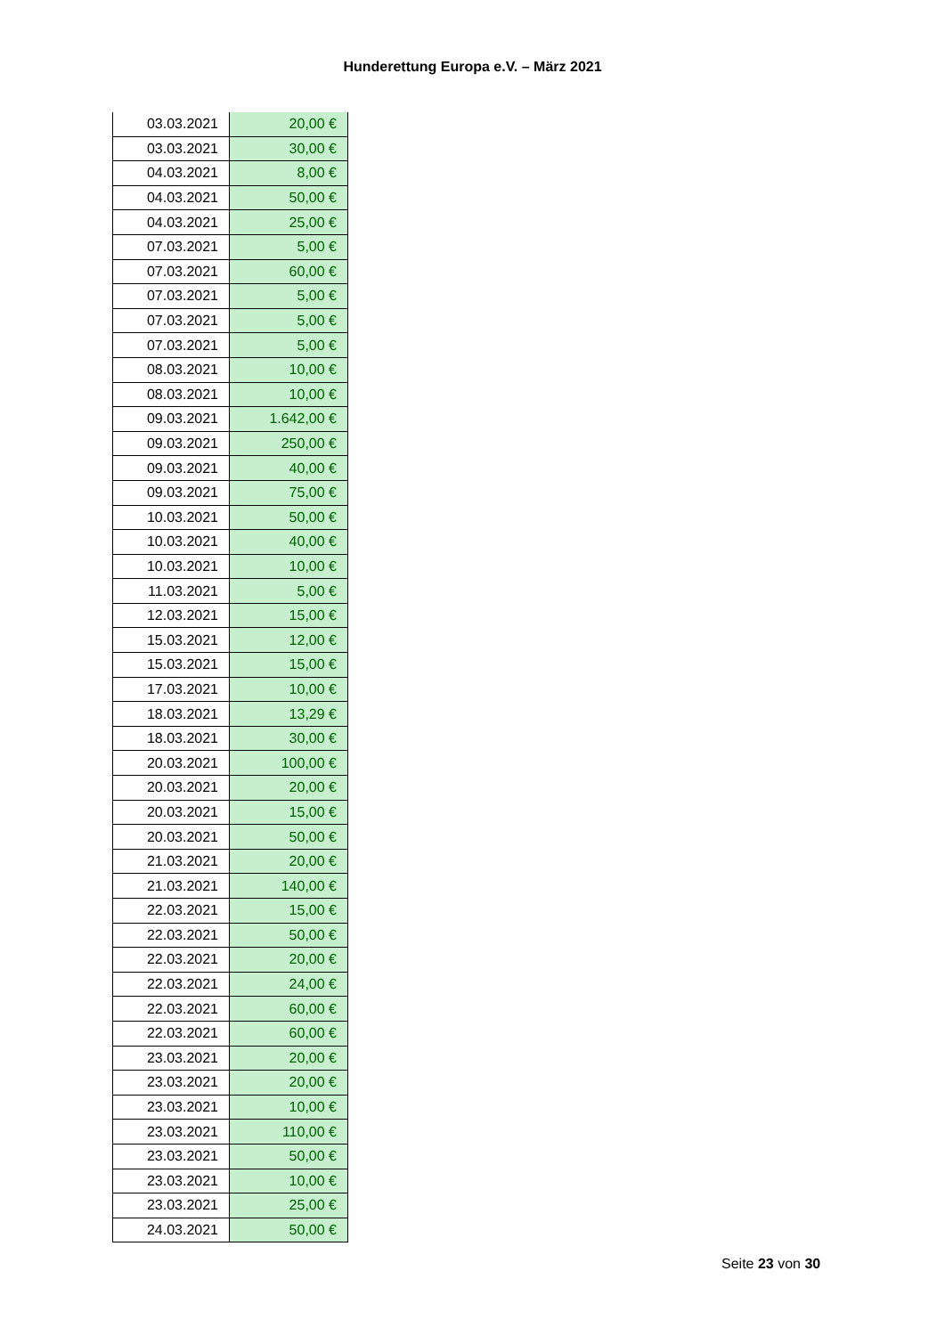Hunderettung Europa e.V. – März 2021
| 03.03.2021 | 20,00 € |
| 03.03.2021 | 30,00 € |
| 04.03.2021 | 8,00 € |
| 04.03.2021 | 50,00 € |
| 04.03.2021 | 25,00 € |
| 07.03.2021 | 5,00 € |
| 07.03.2021 | 60,00 € |
| 07.03.2021 | 5,00 € |
| 07.03.2021 | 5,00 € |
| 07.03.2021 | 5,00 € |
| 08.03.2021 | 10,00 € |
| 08.03.2021 | 10,00 € |
| 09.03.2021 | 1.642,00 € |
| 09.03.2021 | 250,00 € |
| 09.03.2021 | 40,00 € |
| 09.03.2021 | 75,00 € |
| 10.03.2021 | 50,00 € |
| 10.03.2021 | 40,00 € |
| 10.03.2021 | 10,00 € |
| 11.03.2021 | 5,00 € |
| 12.03.2021 | 15,00 € |
| 15.03.2021 | 12,00 € |
| 15.03.2021 | 15,00 € |
| 17.03.2021 | 10,00 € |
| 18.03.2021 | 13,29 € |
| 18.03.2021 | 30,00 € |
| 20.03.2021 | 100,00 € |
| 20.03.2021 | 20,00 € |
| 20.03.2021 | 15,00 € |
| 20.03.2021 | 50,00 € |
| 21.03.2021 | 20,00 € |
| 21.03.2021 | 140,00 € |
| 22.03.2021 | 15,00 € |
| 22.03.2021 | 50,00 € |
| 22.03.2021 | 20,00 € |
| 22.03.2021 | 24,00 € |
| 22.03.2021 | 60,00 € |
| 22.03.2021 | 60,00 € |
| 23.03.2021 | 20,00 € |
| 23.03.2021 | 20,00 € |
| 23.03.2021 | 10,00 € |
| 23.03.2021 | 110,00 € |
| 23.03.2021 | 50,00 € |
| 23.03.2021 | 10,00 € |
| 23.03.2021 | 25,00 € |
| 24.03.2021 | 50,00 € |
Seite 23 von 30